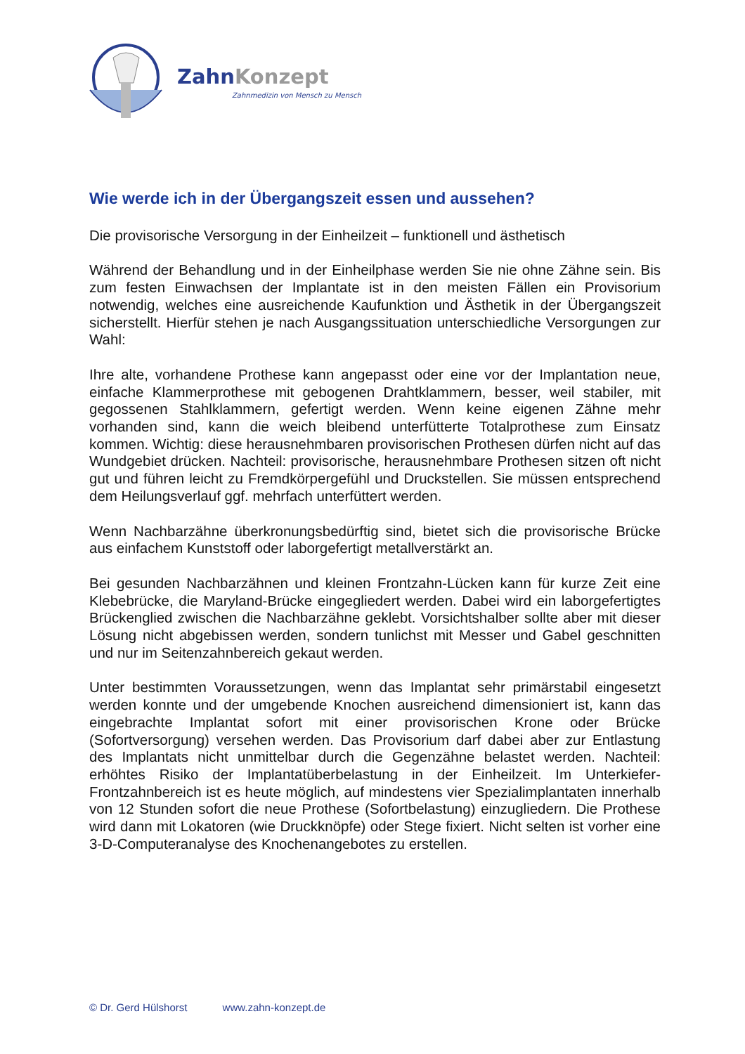ZahnKonzept
Zahnmedizin von Mensch zu Mensch
Wie werde ich in der Übergangszeit essen und aussehen?
Die provisorische Versorgung in der Einheilzeit – funktionell und ästhetisch
Während der Behandlung und in der Einheilphase werden Sie nie ohne Zähne sein. Bis zum festen Einwachsen der Implantate ist in den meisten Fällen ein Provisorium notwendig, welches eine ausreichende Kaufunktion und Ästhetik in der Übergangszeit sicherstellt. Hierfür stehen je nach Ausgangssituation unterschiedliche Versorgungen zur Wahl:
Ihre alte, vorhandene Prothese kann angepasst oder eine vor der Implantation neue, einfache Klammerprothese mit gebogenen Drahtklammern, besser, weil stabiler, mit gegossenen Stahlklammern, gefertigt werden. Wenn keine eigenen Zähne mehr vorhanden sind, kann die weich bleibend unterfütterte Totalprothese zum Einsatz kommen. Wichtig: diese herausnehmbaren provisorischen Prothesen dürfen nicht auf das Wundgebiet drücken. Nachteil: provisorische, herausnehmbare Prothesen sitzen oft nicht gut und führen leicht zu Fremdkörpergefühl und Druckstellen. Sie müssen entsprechend dem Heilungsverlauf ggf. mehrfach unterfüttert werden.
Wenn Nachbarzähne überkronungsbedürftig sind, bietet sich die provisorische Brücke aus einfachem Kunststoff oder laborgefertigt metallverstärkt an.
Bei gesunden Nachbarzähnen und kleinen Frontzahn-Lücken kann für kurze Zeit eine Klebebrücke, die Maryland-Brücke eingegliedert werden. Dabei wird ein laborgefertigtes Brückenglied zwischen die Nachbarzähne geklebt. Vorsichtshalber sollte aber mit dieser Lösung nicht abgebissen werden, sondern tunlichst mit Messer und Gabel geschnitten und nur im Seitenzahnbereich gekaut werden.
Unter bestimmten Voraussetzungen, wenn das Implantat sehr primärstabil eingesetzt werden konnte und der umgebende Knochen ausreichend dimensioniert ist, kann das eingebrachte Implantat sofort mit einer provisorischen Krone oder Brücke (Sofortversorgung) versehen werden. Das Provisorium darf dabei aber zur Entlastung des Implantats nicht unmittelbar durch die Gegenzähne belastet werden. Nachteil: erhöhtes Risiko der Implantatüberbelastung in der Einheilzeit. Im Unterkiefer-Frontzahnbereich ist es heute möglich, auf mindestens vier Spezialimplantaten innerhalb von 12 Stunden sofort die neue Prothese (Sofortbelastung) einzugliedern. Die Prothese wird dann mit Lokatoren (wie Druckknöpfe) oder Stege fixiert. Nicht selten ist vorher eine 3-D-Computeranalyse des Knochenangebotes zu erstellen.
© Dr. Gerd Hülshorst www.zahn-konzept.de